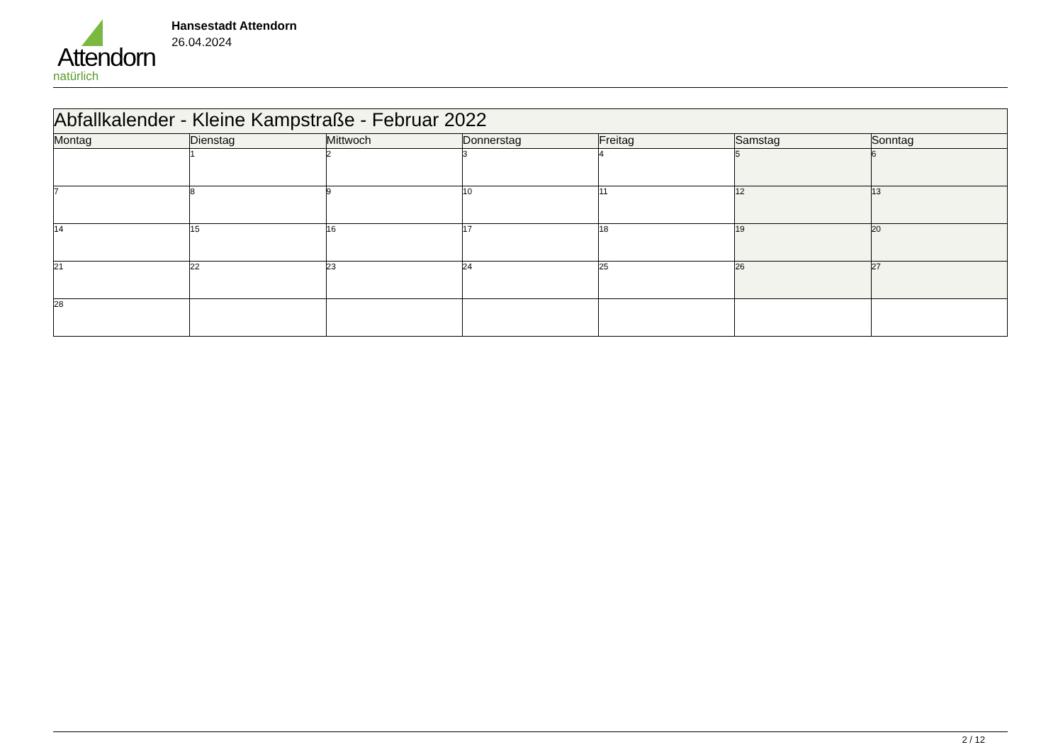Attendorn
natürlich
Hansestadt Attendorn
26.04.2024
| Abfallkalender - Kleine Kampstraße - Februar 2022 | | | | | | |
| Montag | Dienstag | Mittwoch | Donnerstag | Freitag | Samstag | Sonntag |
| | 1 | 2 | 3 | 4 | 5 | 6 |
| 7 | 8 | 9 | 10 | 11 | 12 | 13 |
| 14 | 15 | 16 | 17 | 18 | 19 | 20 |
| 21 | 22 | 23 | 24 | 25 | 26 | 27 |
| 28 | | | | | | |
2 / 12